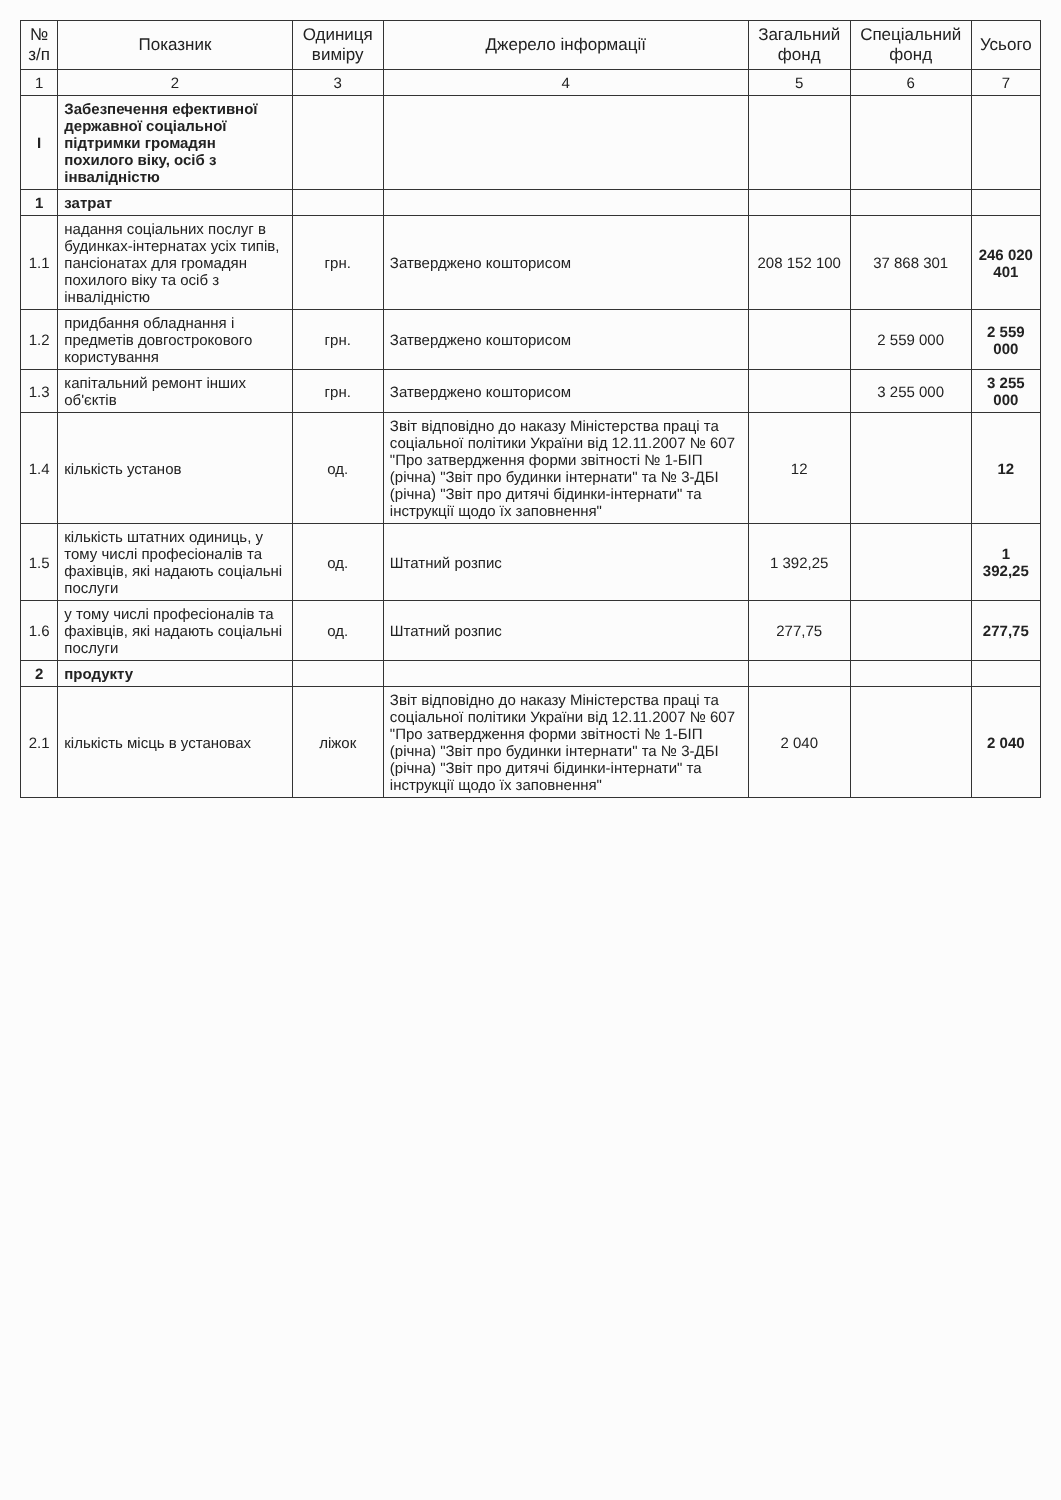| № з/п | Показник | Одиниця виміру | Джерело інформації | Загальний фонд | Спеціальний фонд | Усього |
| --- | --- | --- | --- | --- | --- | --- |
| 1 | 2 | 3 | 4 | 5 | 6 | 7 |
| I | Забезпечення ефективної державної соціальної підтримки громадян похилого віку, осіб з інвалідністю | | | | | |
| 1 | затрат | | | | | |
| 1.1 | надання соціальних послуг в будинках-інтернатах усіх типів, пансіонатах для громадян похилого віку та осіб з інвалідністю | грн. | Затверджено кошторисом | 208 152 100 | 37 868 301 | 246 020 401 |
| 1.2 | придбання обладнання і предметів довгострокового користування | грн. | Затверджено кошторисом | | 2 559 000 | 2 559 000 |
| 1.3 | капітальний ремонт інших об'єктів | грн. | Затверджено кошторисом | | 3 255 000 | 3 255 000 |
| 1.4 | кількість установ | од. | Звіт відповідно до наказу Міністерства праці та соціальної політики України від 12.11.2007 № 607 "Про затвердження форми звітності № 1-БІП (річна) "Звіт про будинки інтернати" та № 3-ДБІ (річна) "Звіт про дитячі бідинки-інтернати" та інструкції щодо їх заповнення" | 12 | | 12 |
| 1.5 | кількість штатних одиниць, у тому числі професіоналів та фахівців, які надають соціальні послуги | од. | Штатний розпис | 1 392,25 | | 1 392,25 |
| 1.6 | у тому числі професіоналів та фахівців, які надають соціальні послуги | од. | Штатний розпис | 277,75 | | 277,75 |
| 2 | продукту | | | | | |
| 2.1 | кількість місць в установах | ліжок | Звіт відповідно до наказу Міністерства праці та соціальної політики України від 12.11.2007 № 607 "Про затвердження форми звітності № 1-БІП (річна) "Звіт про будинки інтернати" та № 3-ДБІ (річна) "Звіт про дитячі бідинки-інтернати" та інструкції щодо їх заповнення" | 2 040 | | 2 040 |